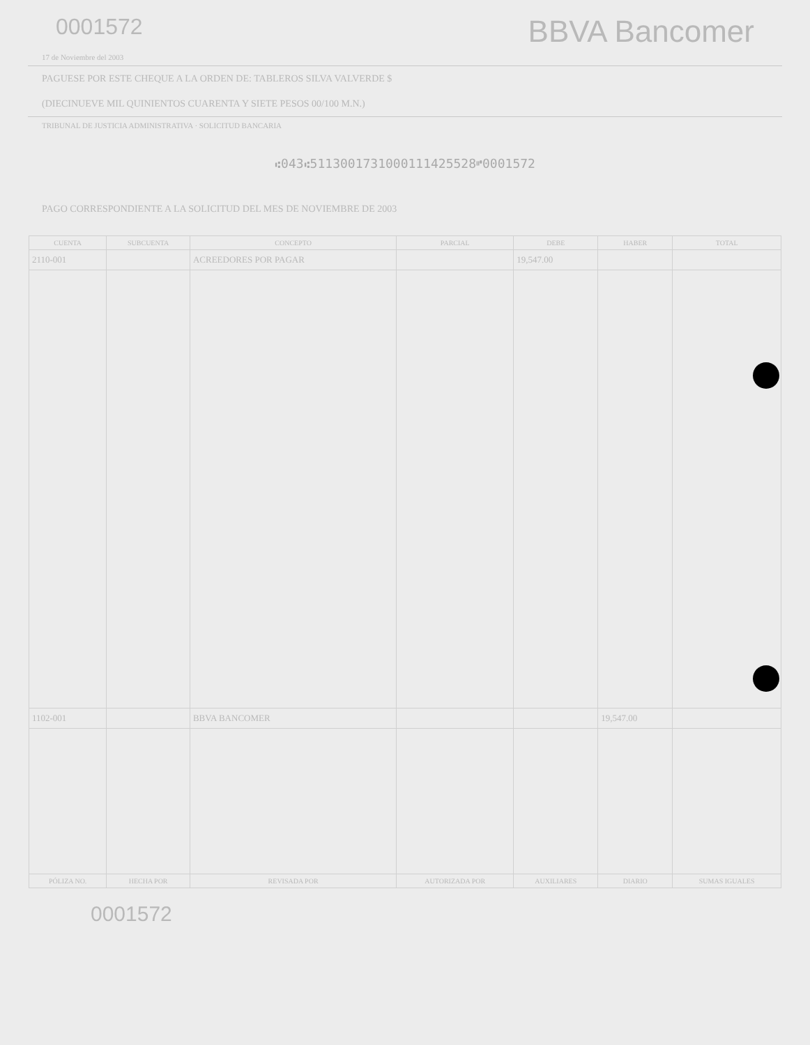0001572
BBVA Bancomer
17 de Noviembre del 2003
PAGUESE POR ESTE CHEQUE A LA ORDEN DE: TABLEROS SILVA VALVERDE $
(DIECINUEVE MIL QUINIENTOS CUARENTA Y SIETE PESOS 00/100 M.N.)
TRIBUNAL DE JUSTICIA ADMINISTRATIVA · SOLICITUD BANCARIA
⑆043⑆5113001731000111425528⑈0001572
PAGO CORRESPONDIENTE A LA SOLICITUD DEL MES DE NOVIEMBRE DE 2003
| CUENTA | SUBCUENTA | CONCEPTO | PARCIAL | DEBE | HABER | TOTAL |
| --- | --- | --- | --- | --- | --- | --- |
| 2110-001 | | ACREEDORES POR PAGAR | | 19,547.00 | | |
| 1102-001 | | BBVA BANCOMER | | | 19,547.00 | |
| PÓLIZA NO. | HECHA POR | REVISADA POR | AUTORIZADA POR | AUXILIARES | DIARIO | SUMAS IGUALES |
0001572